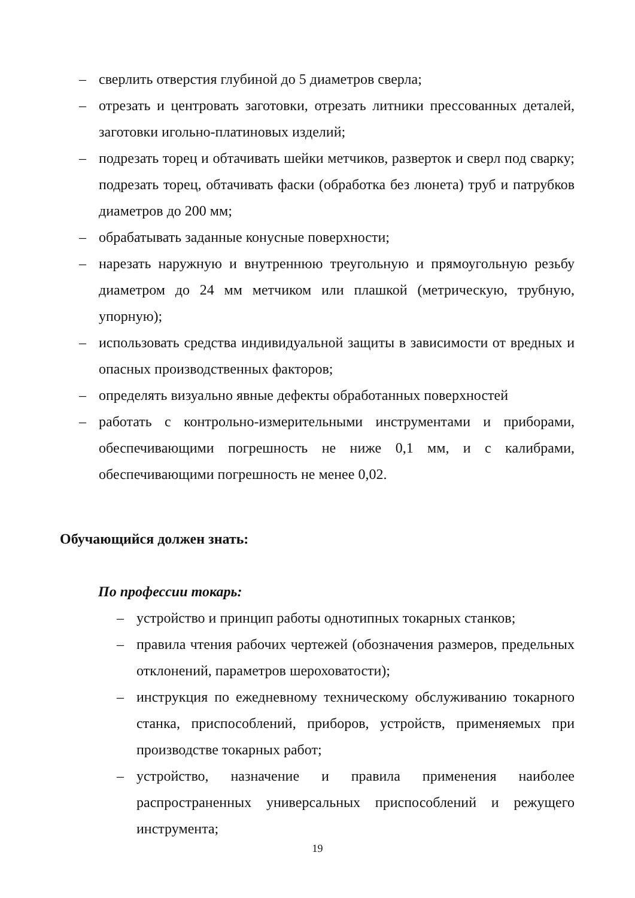– сверлить отверстия глубиной до 5 диаметров сверла;
– отрезать и центровать заготовки, отрезать литники прессованных деталей, заготовки игольно-платиновых изделий;
– подрезать торец и обтачивать шейки метчиков, разверток и сверл под сварку; подрезать торец, обтачивать фаски (обработка без люнета) труб и патрубков диаметров до 200 мм;
– обрабатывать заданные конусные поверхности;
– нарезать наружную и внутреннюю треугольную и прямоугольную резьбу диаметром до 24 мм метчиком или плашкой (метрическую, трубную, упорную);
– использовать средства индивидуальной защиты в зависимости от вредных и опасных производственных факторов;
– определять визуально явные дефекты обработанных поверхностей
– работать с контрольно-измерительными инструментами и приборами, обеспечивающими погрешность не ниже 0,1 мм, и с калибрами, обеспечивающими погрешность не менее 0,02.
Обучающийся должен знать:
По профессии токарь:
– устройство и принцип работы однотипных токарных станков;
– правила чтения рабочих чертежей (обозначения размеров, предельных отклонений, параметров шероховатости);
– инструкция по ежедневному техническому обслуживанию токарного станка, приспособлений, приборов, устройств, применяемых при производстве токарных работ;
– устройство, назначение и правила применения наиболее распространенных универсальных приспособлений и режущего инструмента;
19